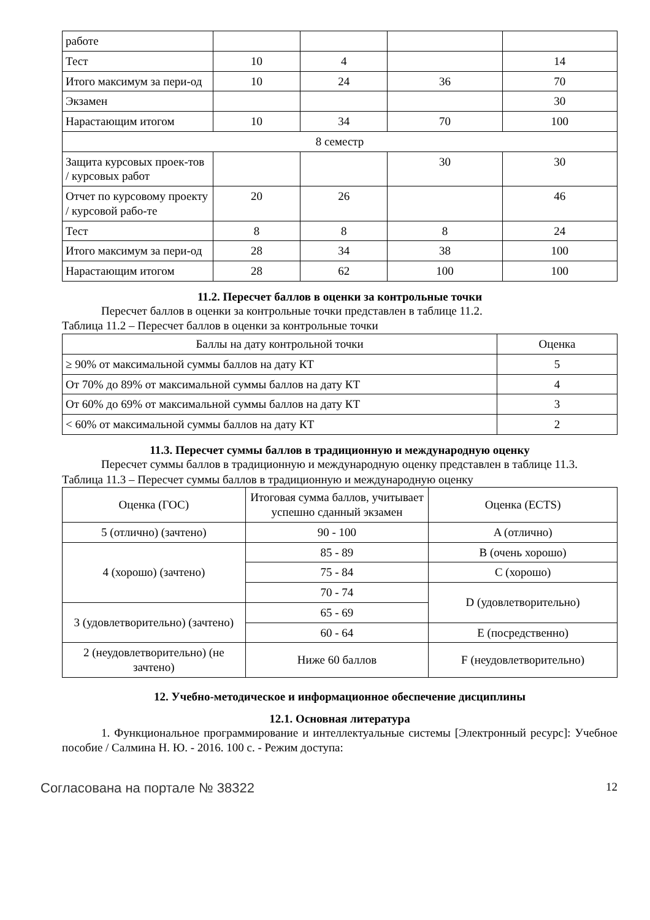| работе | | | | |
| Тест | 10 | 4 | | 14 |
| Итого максимум за пери-од | 10 | 24 | 36 | 70 |
| Экзамен | | | | 30 |
| Нарастающим итогом | 10 | 34 | 70 | 100 |
| 8 семестр | | | | |
| Защита курсовых проек-тов / курсовых работ | | | 30 | 30 |
| Отчет по курсовому проекту / курсовой рабо-те | 20 | 26 | | 46 |
| Тест | 8 | 8 | 8 | 24 |
| Итого максимум за пери-од | 28 | 34 | 38 | 100 |
| Нарастающим итогом | 28 | 62 | 100 | 100 |
11.2. Пересчет баллов в оценки за контрольные точки
Пересчет баллов в оценки за контрольные точки представлен в таблице 11.2.
Таблица 11.2 – Пересчет баллов в оценки за контрольные точки
| Баллы на дату контрольной точки | Оценка |
| --- | --- |
| ≥ 90% от максимальной суммы баллов на дату КТ | 5 |
| От 70% до 89% от максимальной суммы баллов на дату КТ | 4 |
| От 60% до 69% от максимальной суммы баллов на дату КТ | 3 |
| < 60% от максимальной суммы баллов на дату КТ | 2 |
11.3. Пересчет суммы баллов в традиционную и международную оценку
Пересчет суммы баллов в традиционную и международную оценку представлен в таблице 11.3.
Таблица 11.3 – Пересчет суммы баллов в традиционную и международную оценку
| Оценка (ГОС) | Итоговая сумма баллов, учитывает успешно сданный экзамен | Оценка (ECTS) |
| 5 (отлично) (зачтено) | 90 - 100 | A (отлично) |
| 4 (хорошо) (зачтено) | 85 - 89 | B (очень хорошо) |
| | 75 - 84 | C (хорошо) |
| | 70 - 74 | D (удовлетворительно) |
| 3 (удовлетворительно) (зачтено) | 65 - 69 | |
| | 60 - 64 | E (посредственно) |
| 2 (неудовлетворительно) (не зачтено) | Ниже 60 баллов | F (неудовлетворительно) |
12. Учебно-методическое и информационное обеспечение дисциплины
12.1. Основная литература
1. Функциональное программирование и интеллектуальные системы [Электронный ресурс]: Учебное пособие / Салмина Н. Ю. - 2016. 100 с. - Режим доступа:
Согласована на портале № 38322 12